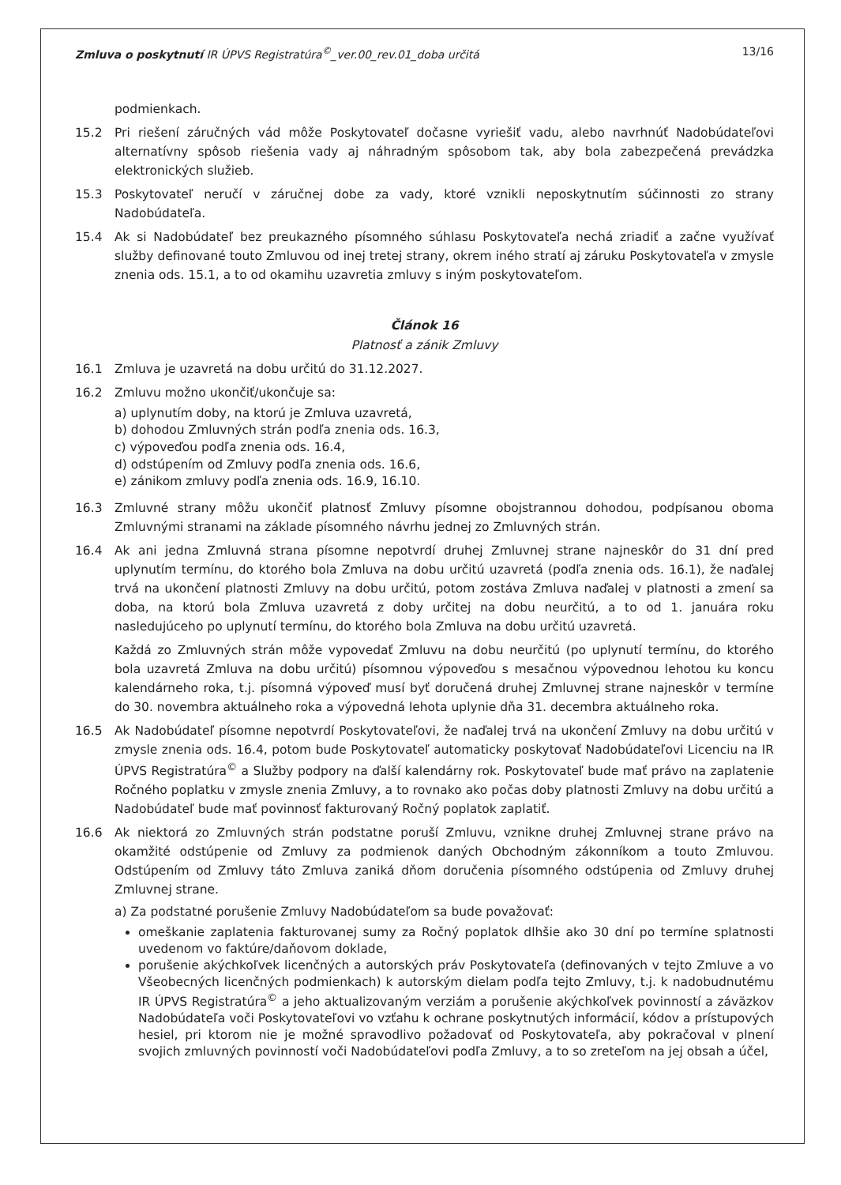Zmluva o poskytnutí IR ÚPVS Registratúra<sup>©</sup>_ver.00_rev.01_doba určitá 13/16
podmienkach.
15.2 Pri riešení záručných vád môže Poskytovateľ dočasne vyriešiť vadu, alebo navrhnúť Nadobúdateľovi alternatívny spôsob riešenia vady aj náhradným spôsobom tak, aby bola zabezpečená prevádzka elektronických služieb.
15.3 Poskytovateľ neručí v záručnej dobe za vady, ktoré vznikli neposkytnutím súčinnosti zo strany Nadobúdateľa.
15.4 Ak si Nadobúdateľ bez preukazného písomného súhlasu Poskytovateľa nechá zriadiť a začne využívať služby definované touto Zmluvou od inej tretej strany, okrem iného stratí aj záruku Poskytovateľa v zmysle znenia ods. 15.1, a to od okamihu uzavretia zmluvy s iným poskytovateľom.
Článok 16
Platnosť a zánik Zmluvy
16.1 Zmluva je uzavretá na dobu určitú do 31.12.2027.
16.2 Zmluvu možno ukončiť/ukončuje sa:
a) uplynutím doby, na ktorú je Zmluva uzavretá,
b) dohodou Zmluvných strán podľa znenia ods. 16.3,
c) výpoveďou podľa znenia ods. 16.4,
d) odstúpením od Zmluvy podľa znenia ods. 16.6,
e) zánikom zmluvy podľa znenia ods. 16.9, 16.10.
16.3 Zmluvné strany môžu ukončiť platnosť Zmluvy písomne obojstrannou dohodou, podpísanou oboma Zmluvnými stranami na základe písomného návrhu jednej zo Zmluvných strán.
16.4 Ak ani jedna Zmluvná strana písomne nepotvrdí druhej Zmluvnej strane najneskôr do 31 dní pred uplynutím termínu, do ktorého bola Zmluva na dobu určitú uzavretá (podľa znenia ods. 16.1), že naďalej trvá na ukončení platnosti Zmluvy na dobu určitú, potom zostáva Zmluva naďalej v platnosti a zmení sa doba, na ktorú bola Zmluva uzavretá z doby určitej na dobu neurčitú, a to od 1. januára roku nasledujúceho po uplynutí termínu, do ktorého bola Zmluva na dobu určitú uzavretá.
Každá zo Zmluvných strán môže vypovedať Zmluvu na dobu neurčitú (po uplynutí termínu, do ktorého bola uzavretá Zmluva na dobu určitú) písomnou výpoveďou s mesačnou výpovednou lehotou ku koncu kalendárneho roka, t.j. písomná výpoveď musí byť doručená druhej Zmluvnej strane najneskôr v termíne do 30. novembra aktuálneho roka a výpovedná lehota uplynie dňa 31. decembra aktuálneho roka.
16.5 Ak Nadobúdateľ písomne nepotvrdí Poskytovateľovi, že naďalej trvá na ukončení Zmluvy na dobu určitú v zmysle znenia ods. 16.4, potom bude Poskytovateľ automaticky poskytovať Nadobúdateľovi Licenciu na IR ÚPVS Registratúra<sup>©</sup> a Služby podpory na ďalší kalendárny rok. Poskytovateľ bude mať právo na zaplatenie Ročného poplatku v zmysle znenia Zmluvy, a to rovnako ako počas doby platnosti Zmluvy na dobu určitú a Nadobúdateľ bude mať povinnosť fakturovaný Ročný poplatok zaplatiť.
16.6 Ak niektorá zo Zmluvných strán podstatne poruší Zmluvu, vznikne druhej Zmluvnej strane právo na okamžité odstúpenie od Zmluvy za podmienok daných Obchodným zákonníkom a touto Zmluvou. Odstúpením od Zmluvy táto Zmluva zaniká dňom doručenia písomného odstúpenia od Zmluvy druhej Zmluvnej strane.
a) Za podstatné porušenie Zmluvy Nadobúdateľom sa bude považovať:
omeškanie zaplatenia fakturovanej sumy za Ročný poplatok dlhšie ako 30 dní po termíne splatnosti uvedenom vo faktúre/daňovom doklade,
porušenie akýchkoľvek licenčných a autorských práv Poskytovateľa (definovaných v tejto Zmluve a vo Všeobecných licenčných podmienkach) k autorským dielam podľa tejto Zmluvy, t.j. k nadobudnutému IR ÚPVS Registratúra<sup>©</sup> a jeho aktualizovaným verziám a porušenie akýchkoľvek povinností a záväzkov Nadobúdateľa voči Poskytovateľovi vo vzťahu k ochrane poskytnutých informácií, kódov a prístupových hesiel, pri ktorom nie je možné spravodlivo požadovať od Poskytovateľa, aby pokračoval v plnení svojich zmluvných povinností voči Nadobúdateľovi podľa Zmluvy, a to so zreteľom na jej obsah a účel,